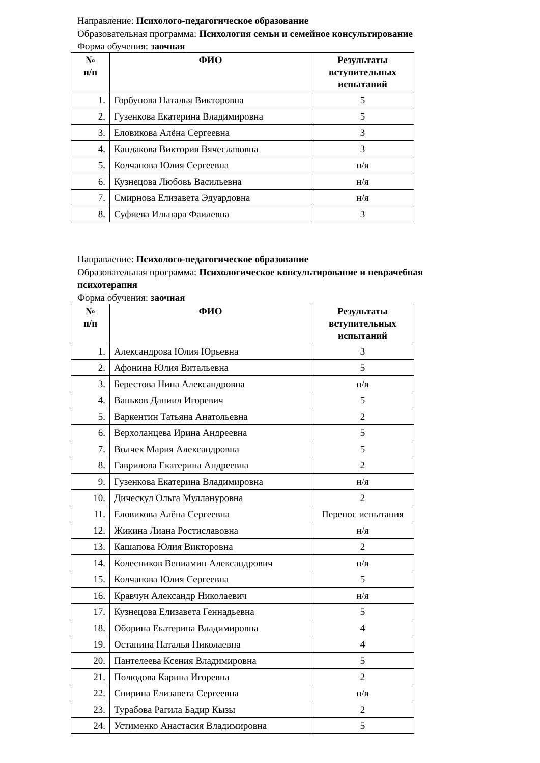Направление: Психолого-педагогическое образование
Образовательная программа: Психология семьи и семейное консультирование
Форма обучения: заочная
| № п/п | ФИО | Результаты вступительных испытаний |
| --- | --- | --- |
| 1. | Горбунова Наталья Викторовна | 5 |
| 2. | Гузенкова Екатерина Владимировна | 5 |
| 3. | Еловикова Алёна Сергеевна | 3 |
| 4. | Кандакова Виктория Вячеславовна | 3 |
| 5. | Колчанова Юлия Сергеевна | н/я |
| 6. | Кузнецова Любовь Васильевна | н/я |
| 7. | Смирнова Елизавета Эдуардовна | н/я |
| 8. | Суфиева Ильнара Фаилевна | 3 |
Направление: Психолого-педагогическое образование
Образовательная программа: Психологическое консультирование и неврачебная психотерапия
Форма обучения: заочная
| № п/п | ФИО | Результаты вступительных испытаний |
| --- | --- | --- |
| 1. | Александрова Юлия Юрьевна | 3 |
| 2. | Афонина Юлия Витальевна | 5 |
| 3. | Берестова Нина Александровна | н/я |
| 4. | Ваньков Даниил Игоревич | 5 |
| 5. | Варкентин Татьяна Анатольевна | 2 |
| 6. | Верхоланцева Ирина Андреевна | 5 |
| 7. | Волчек Мария Александровна | 5 |
| 8. | Гаврилова Екатерина Андреевна | 2 |
| 9. | Гузенкова Екатерина Владимировна | н/я |
| 10. | Дическул Ольга Муллануровна | 2 |
| 11. | Еловикова Алёна Сергеевна | Перенос испытания |
| 12. | Жикина Лиана Ростиславовна | н/я |
| 13. | Кашапова Юлия Викторовна | 2 |
| 14. | Колесников Вениамин Александрович | н/я |
| 15. | Колчанова Юлия Сергеевна | 5 |
| 16. | Кравчун Александр Николаевич | н/я |
| 17. | Кузнецова Елизавета Геннадьевна | 5 |
| 18. | Оборина Екатерина Владимировна | 4 |
| 19. | Останина Наталья Николаевна | 4 |
| 20. | Пантелеева Ксения Владимировна | 5 |
| 21. | Полюдова Карина Игоревна | 2 |
| 22. | Спирина Елизавета Сергеевна | н/я |
| 23. | Турабова Рагила Бадир Кызы | 2 |
| 24. | Устименко Анастасия Владимировна | 5 |